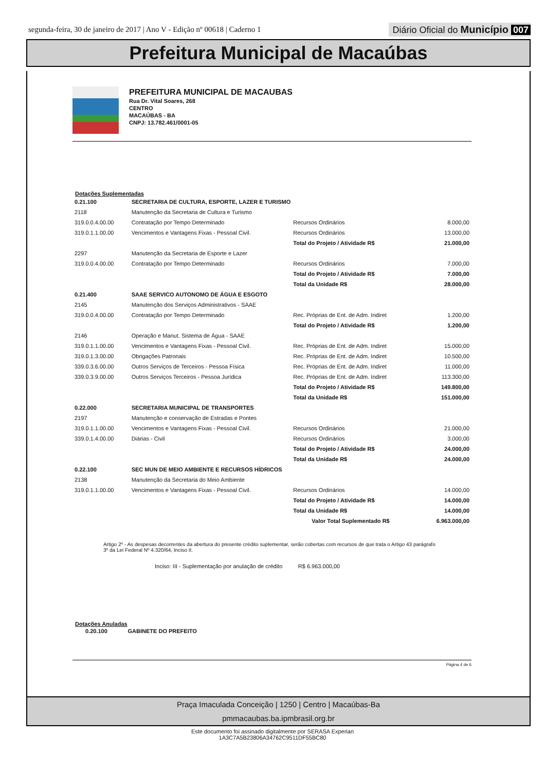segunda-feira, 30 de janeiro de 2017 | Ano V - Edição nº 00618 | Caderno 1
Diário Oficial do Município 007
Prefeitura Municipal de Macaúbas
PREFEITURA MUNICIPAL DE MACAUBAS
Rua Dr. Vital Soares, 268
CENTRO
MACAÚBAS - BA
CNPJ: 13.782.461/0001-05
Dotações Suplementadas
| 0.21.100 | SECRETARIA DE CULTURA, ESPORTE, LAZER E TURISMO | | |
| 2118 | Manutenção da Secretaria de Cultura e Turismo | | |
| 319.0.0.4.00.00 | Contratação por Tempo Determinado | Recursos Ordinários | 8.000,00 |
| 319.0.1.1.00.00 | Vencimentos e Vantagens Fixas - Pessoal Civil. | Recursos Ordinários | 13.000,00 |
| | | Total do Projeto / Atividade R$ | 21.000,00 |
| 2297 | Manutenção da Secretaria de Esporte e Lazer | | |
| 319.0.0.4.00.00 | Contratação por Tempo Determinado | Recursos Ordinários | 7.000,00 |
| | | Total do Projeto / Atividade R$ | 7.000,00 |
| | | Total da Unidade R$ | 28.000,00 |
| 0.21.400 | SAAE SERVICO AUTONOMO DE ÁGUA E ESGOTO | | |
| 2145 | Manutenção dos Serviços Administrativos - SAAE | | |
| 319.0.0.4.00.00 | Contratação por Tempo Determinado | Rec. Próprias de Ent. de Adm. Indiret | 1.200,00 |
| | | Total do Projeto / Atividade R$ | 1.200,00 |
| 2146 | Operação e Manut. Sistema de Água - SAAE | | |
| 319.0.1.1.00.00 | Vencimentos e Vantagens Fixas - Pessoal Civil. | Rec. Próprias de Ent. de Adm. Indiret | 15.000,00 |
| 319.0.1.3.00.00 | Obrigações Patronais | Rec. Próprias de Ent. de Adm. Indiret | 10.500,00 |
| 339.0.3.6.00.00 | Outros Serviços de Terceiros - Pessoa Física | Rec. Próprias de Ent. de Adm. Indiret | 11.000,00 |
| 339.0.3.9.00.00 | Outros Serviços Terceiros - Pessoa Jurídica | Rec. Próprias de Ent. de Adm. Indiret | 113.300,00 |
| | | Total do Projeto / Atividade R$ | 149.800,00 |
| | | Total da Unidade R$ | 151.000,00 |
| 0.22.000 | SECRETARIA MUNICIPAL DE TRANSPORTES | | |
| 2197 | Manutenção e conservação de Estradas e Pontes | | |
| 319.0.1.1.00.00 | Vencimentos e Vantagens Fixas - Pessoal Civil. | Recursos Ordinários | 21.000,00 |
| 339.0.1.4.00.00 | Diárias - Civil | Recursos Ordinários | 3.000,00 |
| | | Total do Projeto / Atividade R$ | 24.000,00 |
| | | Total da Unidade R$ | 24.000,00 |
| 0.22.100 | SEC MUN DE MEIO AMBIENTE E RECURSOS HÍDRICOS | | |
| 2138 | Manutenção da Secretaria do Meio Ambiente | | |
| 319.0.1.1.00.00 | Vencimentos e Vantagens Fixas - Pessoal Civil. | Recursos Ordinários | 14.000,00 |
| | | Total do Projeto / Atividade R$ | 14.000,00 |
| | | Total da Unidade R$ | 14.000,00 |
| | | Valor Total Suplementado R$ | 6.963.000,00 |
Artigo 2º - As despesas decorrentes da abertura do presente crédito suplementar, serão cobertas com recursos de que trata o Artigo 43 parágrafo 3º da Lei Federal Nº 4.320/64, Inciso II.
Inciso: III - Suplementação por anulação de crédito R$ 6.963.000,00
Dotações Anuladas
0.20.100 GABINETE DO PREFEITO
Página 4 de 6
Praça Imaculada Conceição | 1250 | Centro | Macaúbas-Ba
pmmacaubas.ba.ipmbrasil.org.br
Este documento foi assinado digitalmente por SERASA Experian
1A3C7A5B23806A34762C9511DF55BC80